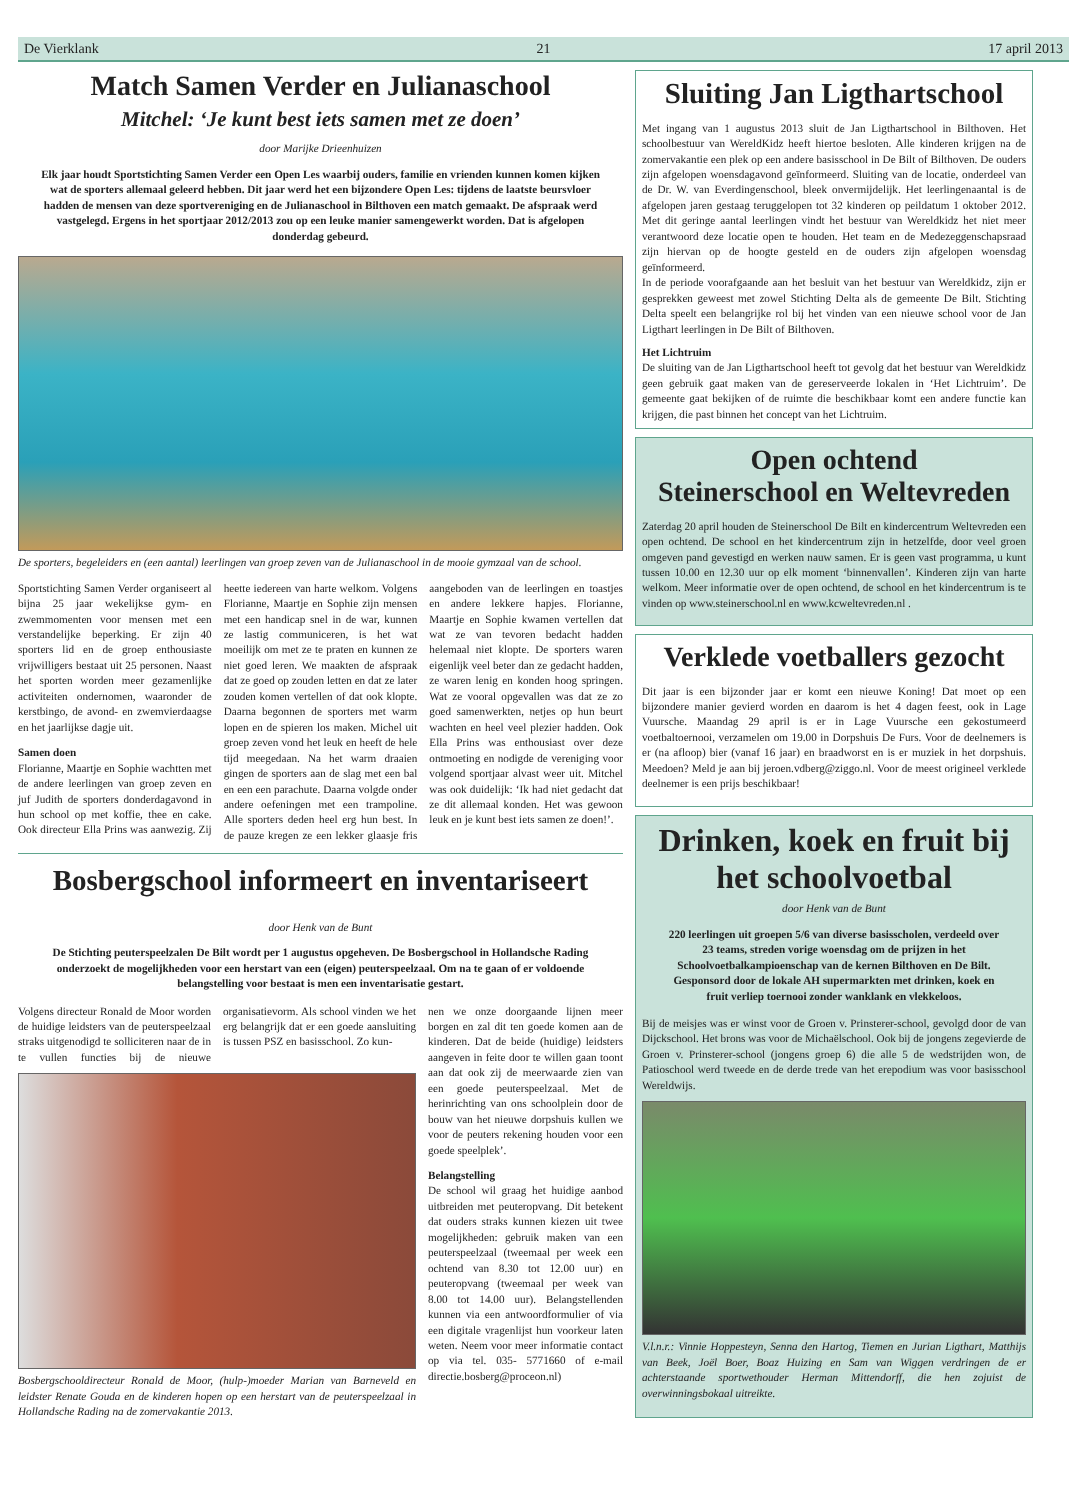De Vierklank 21 17 april 2013
Match Samen Verder en Julianaschool
Mitchel: ‘Je kunt best iets samen met ze doen’
door Marijke Drieenhuizen
Elk jaar houdt Sportstichting Samen Verder een Open Les waarbij ouders, familie en vrienden kunnen komen kijken wat de sporters allemaal geleerd hebben. Dit jaar werd het een bijzondere Open Les: tijdens de laatste beursvloer hadden de mensen van deze sportvereniging en de Julianaschool in Bilthoven een match gemaakt. De afspraak werd vastgelegd. Ergens in het sportjaar 2012/2013 zou op een leuke manier samengewerkt worden. Dat is afgelopen donderdag gebeurd.
De sporters, begeleiders en (een aantal) leerlingen van groep zeven van de Julianaschool in de mooie gymzaal van de school.
Sportstichting Samen Verder organiseert al bijna 25 jaar wekelijkse gym- en zwemmomenten voor mensen met een verstandelijke beperking. Er zijn 40 sporters lid en de groep enthousiaste vrijwilligers bestaat uit 25 personen. Naast het sporten worden meer gezamenlijke activiteiten ondernomen, waaronder de kerstbingo, de avond- en zwemvierdaagse en het jaarlijkse dagje uit.
Samen doen
Florianne, Maartje en Sophie wachtten met de andere leerlingen van groep zeven en juf Judith de sporters donderdagavond in hun school op met koffie, thee en cake. Ook directeur Ella Prins was aanwezig. Zij heette iedereen van harte welkom. Volgens Florianne, Maartje en Sophie zijn mensen met een handicap snel in de war, kunnen ze lastig communiceren, is het wat moeilijk om met ze te praten en kunnen ze niet goed leren. We maakten de afspraak dat ze goed op zouden letten en dat ze later zouden komen vertellen of dat ook klopte. Daarna begonnen de sporters met warm lopen en de spieren los maken. Michel uit groep zeven vond het leuk en heeft de hele tijd meegedaan. Na het warm draaien gingen de sporters aan de slag met een bal en een een parachute. Daarna volgde onder andere oefeningen met een trampoline. Alle sporters deden heel erg hun best. In de pauze kregen ze een lekker glaasje fris aangeboden van de leerlingen en toastjes en andere lekkere hapjes. Florianne, Maartje en Sophie kwamen vertellen dat wat ze van tevoren bedacht hadden helemaal niet klopte. De sporters waren eigenlijk veel beter dan ze gedacht hadden, ze waren lenig en konden hoog springen. Wat ze vooral opgevallen was dat ze zo goed samenwerkten, netjes op hun beurt wachten en heel veel plezier hadden. Ook Ella Prins was enthousiast over deze ontmoeting en nodigde de vereniging voor volgend sportjaar alvast weer uit. Mitchel was ook duidelijk: ‘Ik had niet gedacht dat ze dit allemaal konden. Het was gewoon leuk en je kunt best iets samen ze doen!’.
Bosbergschool informeert en inventariseert
door Henk van de Bunt
De Stichting peuterspeelzalen De Bilt wordt per 1 augustus opgeheven. De Bosbergschool in Hollandsche Rading onderzoekt de mogelijkheden voor een herstart van een (eigen) peuterspeelzaal. Om na te gaan of er voldoende belangstelling voor bestaat is men een inventarisatie gestart.
Volgens directeur Ronald de Moor worden de huidige leidsters van de peuterspeelzaal straks uitgenodigd te solliciteren naar de in te vullen functies bij de nieuwe organisatievorm. Als school vinden we het erg belangrijk dat er een goede aansluiting is tussen PSZ en basisschool. Zo kun-
Bosbergschooldirecteur Ronald de Moor, (hulp-)moeder Marian van Barneveld en leidster Renate Gouda en de kinderen hopen op een herstart van de peuterspeelzaal in Hollandsche Rading na de zomervakantie 2013.
nen we onze doorgaande lijnen meer borgen en zal dit ten goede komen aan de kinderen. Dat de beide (huidige) leidsters aangeven in feite door te willen gaan toont aan dat ook zij de meerwaarde zien van een goede peuterspeelzaal. Met de herinrichting van ons schoolplein door de bouw van het nieuwe dorpshuis kullen we voor de peuters rekening houden voor een goede speelplek’.
Belangstelling
De school wil graag het huidige aanbod uitbreiden met peuteropvang. Dit betekent dat ouders straks kunnen kiezen uit twee mogelijkheden: gebruik maken van een peuterspeelzaal (tweemaal per week een ochtend van 8.30 tot 12.00 uur) en peuteropvang (tweemaal per week van 8.00 tot 14.00 uur). Belangstellenden kunnen via een antwoordformulier of via een digitale vragenlijst hun voorkeur laten weten. Neem voor meer informatie contact op via tel. 035- 5771660 of e-mail directie.bosberg@proceon.nl)
Sluiting Jan Ligthartschool
Met ingang van 1 augustus 2013 sluit de Jan Ligthartschool in Bilthoven. Het schoolbestuur van WereldKidz heeft hiertoe besloten. Alle kinderen krijgen na de zomervakantie een plek op een andere basisschool in De Bilt of Bilthoven. De ouders zijn afgelopen woensdagavond geïnformeerd. Sluiting van de locatie, onderdeel van de Dr. W. van Everdingenschool, bleek onvermijdelijk. Het leerlingenaantal is de afgelopen jaren gestaag teruggelopen tot 32 kinderen op peildatum 1 oktober 2012. Met dit geringe aantal leerlingen vindt het bestuur van Wereldkidz het niet meer verantwoord deze locatie open te houden. Het team en de Medezeggenschapsraad zijn hiervan op de hoogte gesteld en de ouders zijn afgelopen woensdag geïnformeerd.
In de periode voorafgaande aan het besluit van het bestuur van Wereldkidz, zijn er gesprekken geweest met zowel Stichting Delta als de gemeente De Bilt. Stichting Delta speelt een belangrijke rol bij het vinden van een nieuwe school voor de Jan Ligthart leerlingen in De Bilt of Bilthoven.
Het Lichtruim
De sluiting van de Jan Ligthartschool heeft tot gevolg dat het bestuur van Wereldkidz geen gebruik gaat maken van de gereserveerde lokalen in ‘Het Lichtruim’. De gemeente gaat bekijken of de ruimte die beschikbaar komt een andere functie kan krijgen, die past binnen het concept van het Lichtruim.
Open ochtend
Steinerschool en Weltevreden
Zaterdag 20 april houden de Steinerschool De Bilt en kindercentrum Weltevreden een open ochtend. De school en het kindercentrum zijn in hetzelfde, door veel groen omgeven pand gevestigd en werken nauw samen. Er is geen vast programma, u kunt tussen 10.00 en 12.30 uur op elk moment ‘binnenvallen’. Kinderen zijn van harte welkom. Meer informatie over de open ochtend, de school en het kindercentrum is te vinden op www.steinerschool.nl en www.kcweltevreden.nl .
Verklede voetballers gezocht
Dit jaar is een bijzonder jaar er komt een nieuwe Koning! Dat moet op een bijzondere manier gevierd worden en daarom is het 4 dagen feest, ook in Lage Vuursche. Maandag 29 april is er in Lage Vuursche een gekostumeerd voetbaltoernooi, verzamelen om 19.00 in Dorpshuis De Furs. Voor de deelnemers is er (na afloop) bier (vanaf 16 jaar) en braadworst en is er muziek in het dorpshuis. Meedoen? Meld je aan bij jeroen.vdberg@ziggo.nl. Voor de meest origineel verklede deelnemer is een prijs beschikbaar!
Drinken, koek en fruit bij het schoolvoetbal
door Henk van de Bunt
220 leerlingen uit groepen 5/6 van diverse basisscholen, verdeeld over 23 teams, streden vorige woensdag om de prijzen in het Schoolvoetbalkampioenschap van de kernen Bilthoven en De Bilt. Gesponsord door de lokale AH supermarkten met drinken, koek en fruit verliep toernooi zonder wanklank en vlekkeloos.
Bij de meisjes was er winst voor de Groen v. Prinsterer-school, gevolgd door de van Dijckschool. Het brons was voor de Michaëlschool. Ook bij de jongens zegevierde de Groen v. Prinsterer-school (jongens groep 6) die alle 5 de wedstrijden won, de Patioschool werd tweede en de derde trede van het erepodium was voor basisschool Wereldwijs.
V.l.n.r.: Vinnie Hoppesteyn, Senna den Hartog, Tiemen en Jurian Ligthart, Matthijs van Beek, Joël Boer, Boaz Huizing en Sam van Wiggen verdringen de er achterstaande sportwethouder Herman Mittendorff, die hen zojuist de overwinningsbokaal uitreikte.